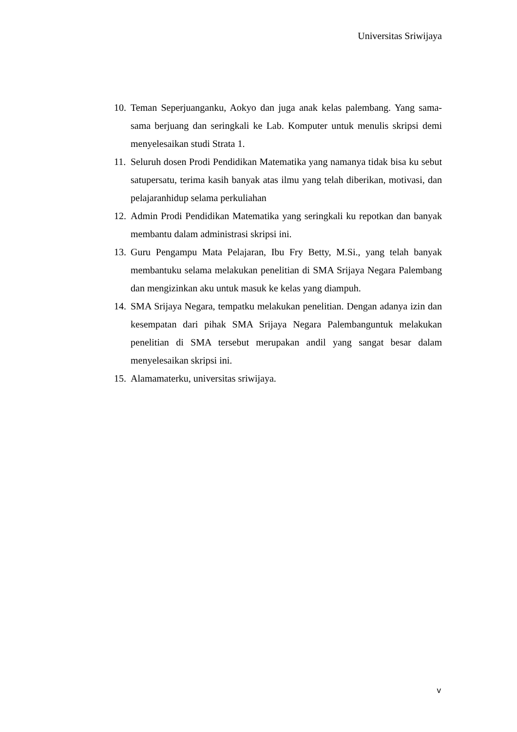Universitas Sriwijaya
10. Teman Seperjuanganku, Aokyo dan juga anak kelas palembang. Yang sama-sama berjuang dan seringkali ke Lab. Komputer untuk menulis skripsi demi menyelesaikan studi Strata 1.
11. Seluruh dosen Prodi Pendidikan Matematika yang namanya tidak bisa ku sebut satupersatu, terima kasih banyak atas ilmu yang telah diberikan, motivasi, dan pelajaranhidup selama perkuliahan
12. Admin Prodi Pendidikan Matematika yang seringkali ku repotkan dan banyak membantu dalam administrasi skripsi ini.
13. Guru Pengampu Mata Pelajaran, Ibu Fry Betty, M.Si., yang telah banyak membantuku selama melakukan penelitian di SMA Srijaya Negara Palembang dan mengizinkan aku untuk masuk ke kelas yang diampuh.
14. SMA Srijaya Negara, tempatku melakukan penelitian. Dengan adanya izin dan kesempatan dari pihak SMA Srijaya Negara Palembanguntuk melakukan penelitian di SMA tersebut merupakan andil yang sangat besar dalam menyelesaikan skripsi ini.
15. Alamamaterku, universitas sriwijaya.
v